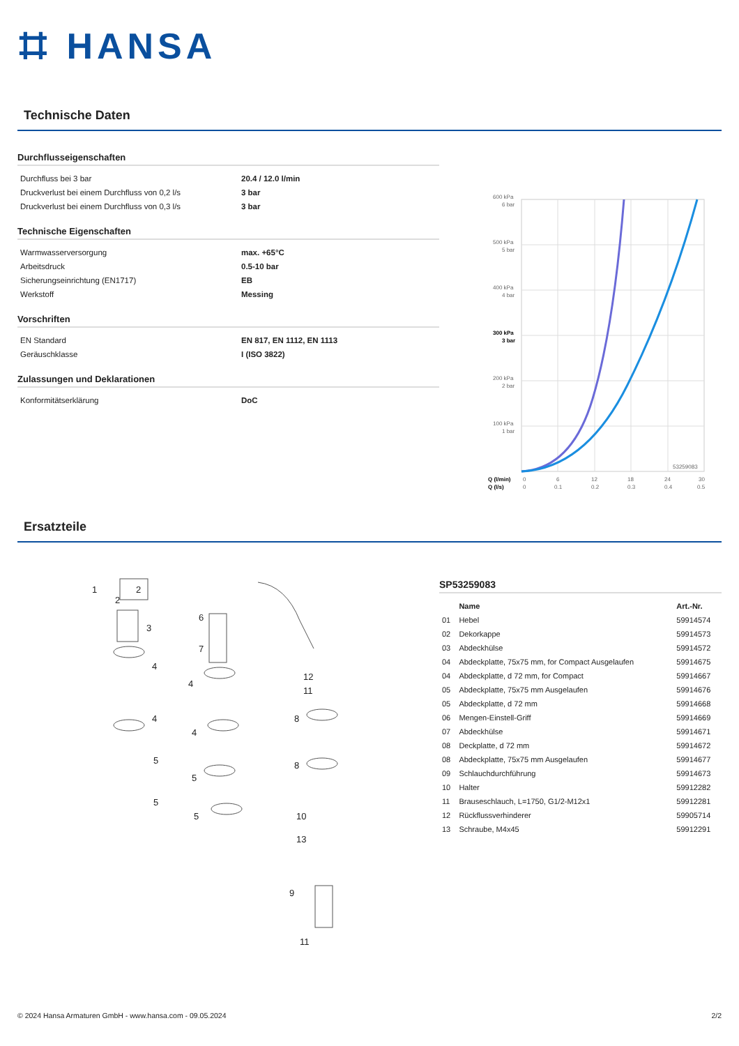⌗ HANSA
Technische Daten
Durchflusseigenschaften
| Durchfluss bei 3 bar | 20.4 / 12.0 l/min |
| Druckverlust bei einem Durchfluss von 0,2 l/s | 3 bar |
| Druckverlust bei einem Durchfluss von 0,3 l/s | 3 bar |
Technische Eigenschaften
| Warmwasserversorgung | max. +65°C |
| Arbeitsdruck | 0.5-10 bar |
| Sicherungseinrichtung (EN1717) | EB |
| Werkstoff | Messing |
Vorschriften
| EN Standard | EN 817, EN 1112, EN 1113 |
| Geräuschklasse | I (ISO 3822) |
Zulassungen und Deklarationen
| Konformitätserklärung | DoC |
600 kPa
6 bar
500 kPa
5 bar
400 kPa
4 bar
300 kPa
3 bar
200 kPa
2 bar
100 kPa
1 bar
53259083
Q (l/min)
0
6
12
18
24
30
Q (l/s)
0
0.1
0.2
0.3
0.4
0.5
Ersatzteile
1
2
2
3
4
4
5
5
6
7
4
4
5
5
12
11
8
8
10
13
9
11
SP53259083
| | Name | Art.-Nr. |
| --- | --- | --- |
| 01 | Hebel | 59914574 |
| 02 | Dekorkappe | 59914573 |
| 03 | Abdeckhülse | 59914572 |
| 04 | Abdeckplatte, 75x75 mm, for Compact Ausgelaufen | 59914675 |
| 04 | Abdeckplatte, d 72 mm, for Compact | 59914667 |
| 05 | Abdeckplatte, 75x75 mm Ausgelaufen | 59914676 |
| 05 | Abdeckplatte, d 72 mm | 59914668 |
| 06 | Mengen-Einstell-Griff | 59914669 |
| 07 | Abdeckhülse | 59914671 |
| 08 | Deckplatte, d 72 mm | 59914672 |
| 08 | Abdeckplatte, 75x75 mm Ausgelaufen | 59914677 |
| 09 | Schlauchdurchführung | 59914673 |
| 10 | Halter | 59912282 |
| 11 | Brauseschlauch, L=1750, G1/2-M12x1 | 59912281 |
| 12 | Rückflussverhinderer | 59905714 |
| 13 | Schraube, M4x45 | 59912291 |
© 2024 Hansa Armaturen GmbH - www.hansa.com - 09.05.2024 2/2